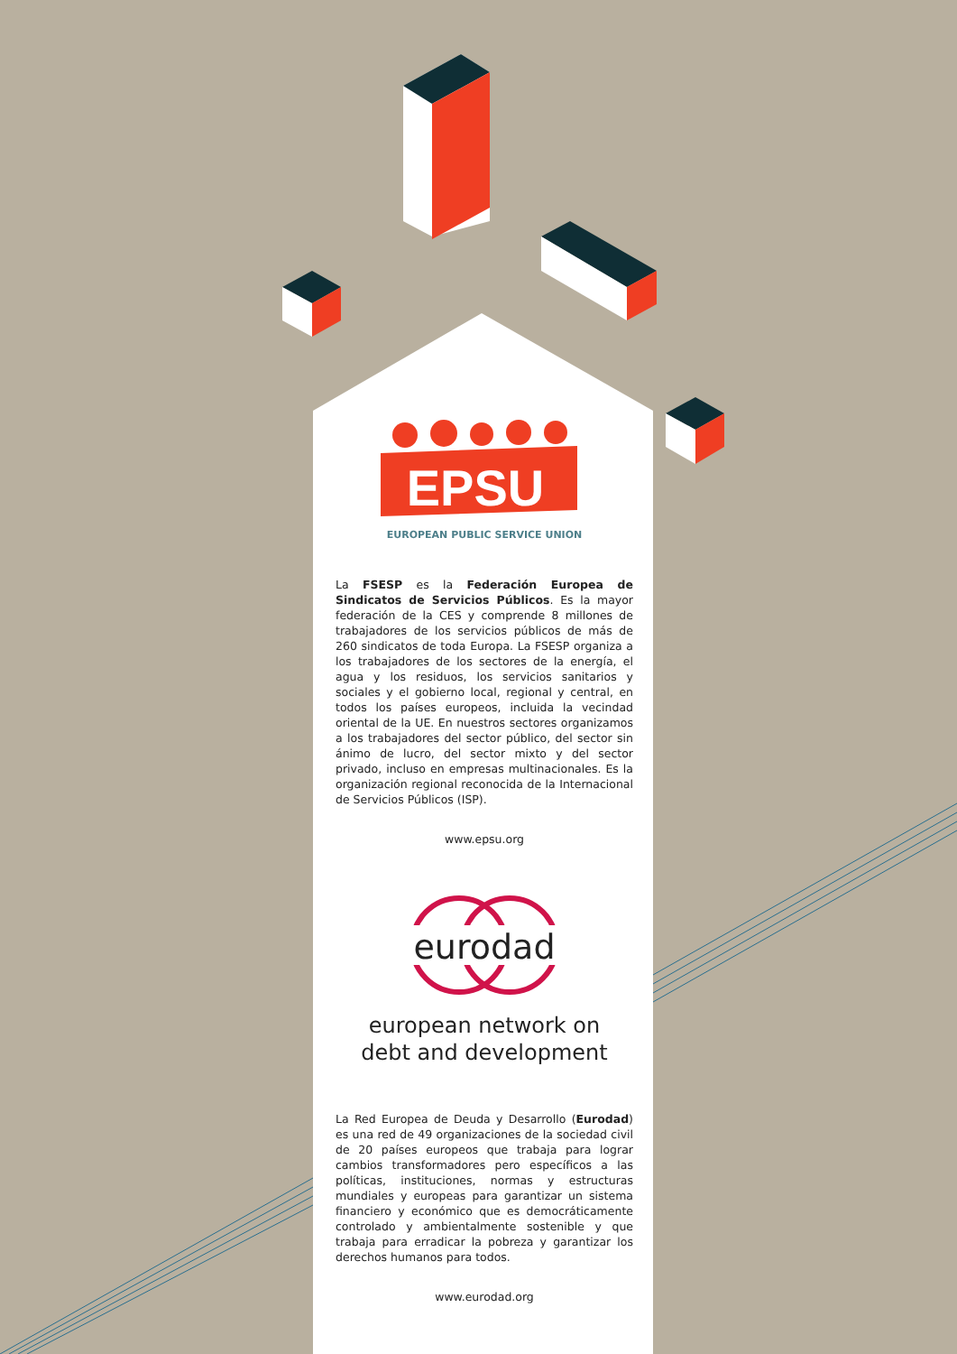EPSU
EUROPEAN PUBLIC SERVICE UNION
La FSESP es la Federación Europea de Sindicatos de Servicios Públicos. Es la mayor federación de la CES y comprende 8 millones de trabajadores de los servicios públicos de más de 260 sindicatos de toda Europa. La FSESP organiza a los trabajadores de los sectores de la energía, el agua y los residuos, los servicios sanitarios y sociales y el gobierno local, regional y central, en todos los países europeos, incluida la vecindad oriental de la UE. En nuestros sectores organizamos a los trabajadores del sector público, del sector sin ánimo de lucro, del sector mixto y del sector privado, incluso en empresas multinacionales. Es la organización regional reconocida de la Internacional de Servicios Públicos (ISP).
www.epsu.org
eurodad
european network on
debt and development
La Red Europea de Deuda y Desarrollo (Eurodad) es una red de 49 organizaciones de la sociedad civil de 20 países europeos que trabaja para lograr cambios transformadores pero específicos a las políticas, instituciones, normas y estructuras mundiales y europeas para garantizar un sistema financiero y económico que es democráticamente controlado y ambientalmente sostenible y que trabaja para erradicar la pobreza y garantizar los derechos humanos para todos.
www.eurodad.org